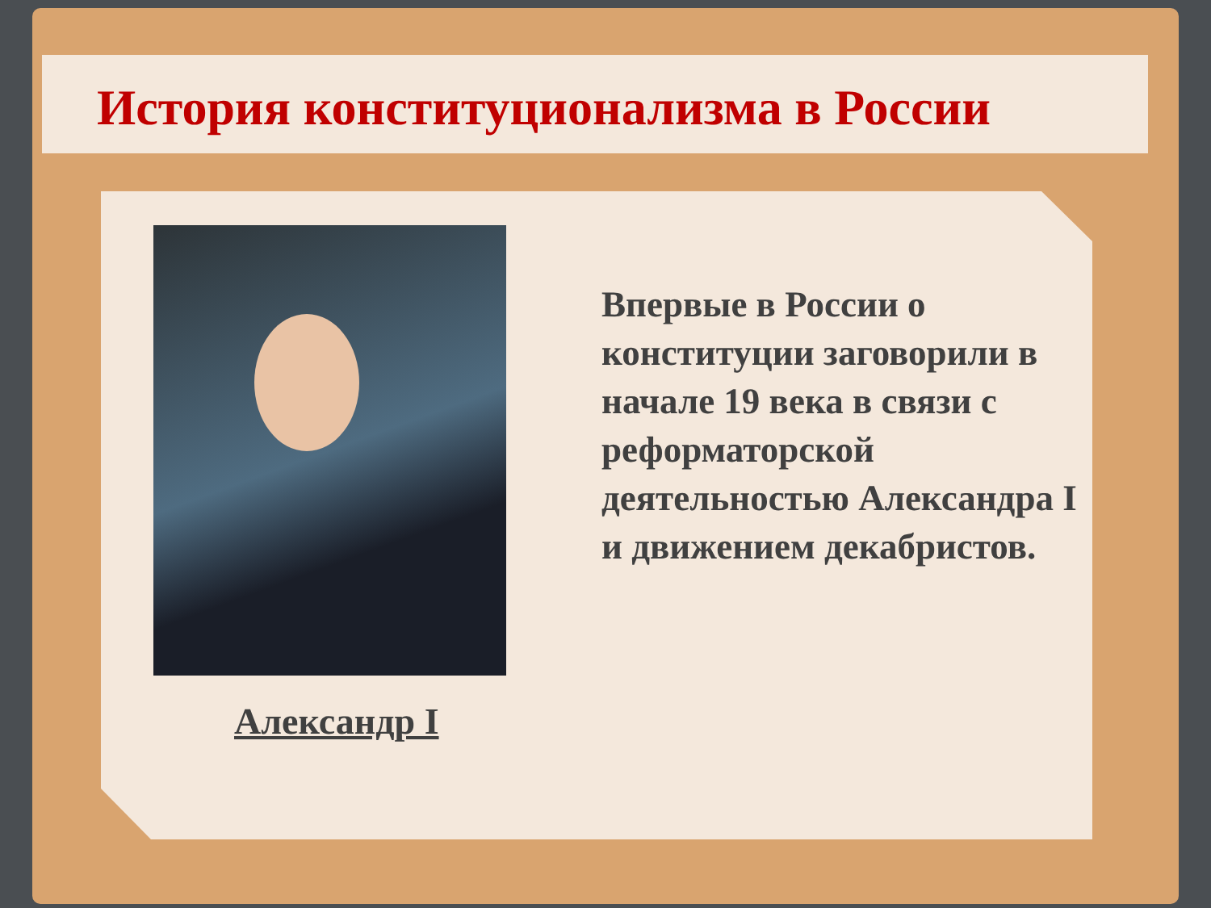История конституционализма в России
Александр I
Впервые в России о конституции заговорили в начале 19 века в связи с реформаторской деятельностью Александра I и движением декабристов.